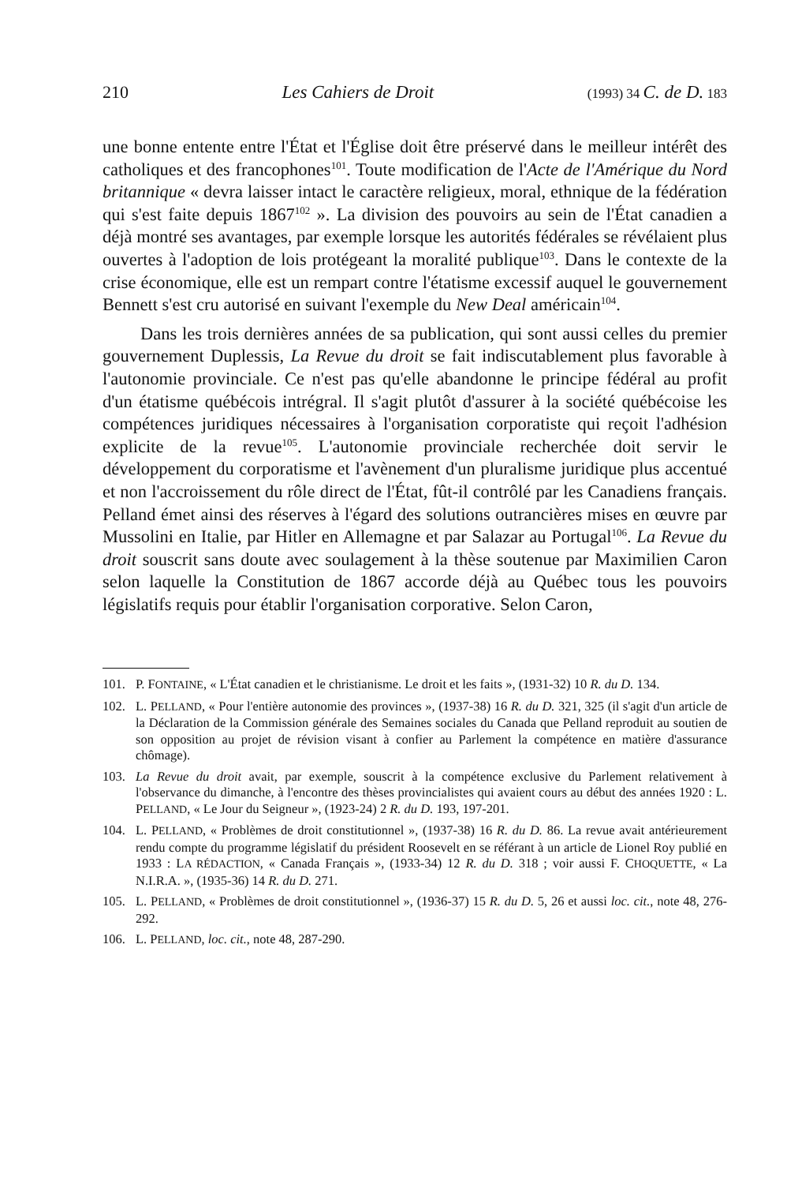210 Les Cahiers de Droit (1993) 34 C. de D. 183
une bonne entente entre l'État et l'Église doit être préservé dans le meilleur intérêt des catholiques et des francophones<sup>101</sup>. Toute modification de l'Acte de l'Amérique du Nord britannique « devra laisser intact le caractère religieux, moral, ethnique de la fédération qui s'est faite depuis 1867<sup>102</sup> ». La division des pouvoirs au sein de l'État canadien a déjà montré ses avantages, par exemple lorsque les autorités fédérales se révélaient plus ouvertes à l'adoption de lois protégeant la moralité publique<sup>103</sup>. Dans le contexte de la crise économique, elle est un rempart contre l'étatisme excessif auquel le gouvernement Bennett s'est cru autorisé en suivant l'exemple du New Deal américain<sup>104</sup>.
Dans les trois dernières années de sa publication, qui sont aussi celles du premier gouvernement Duplessis, La Revue du droit se fait indiscutablement plus favorable à l'autonomie provinciale. Ce n'est pas qu'elle abandonne le principe fédéral au profit d'un étatisme québécois intrégral. Il s'agit plutôt d'assurer à la société québécoise les compétences juridiques nécessaires à l'organisation corporatiste qui reçoit l'adhésion explicite de la revue<sup>105</sup>. L'autonomie provinciale recherchée doit servir le développement du corporatisme et l'avènement d'un pluralisme juridique plus accentué et non l'accroissement du rôle direct de l'État, fût-il contrôlé par les Canadiens français. Pelland émet ainsi des réserves à l'égard des solutions outrancières mises en œuvre par Mussolini en Italie, par Hitler en Allemagne et par Salazar au Portugal<sup>106</sup>. La Revue du droit souscrit sans doute avec soulagement à la thèse soutenue par Maximilien Caron selon laquelle la Constitution de 1867 accorde déjà au Québec tous les pouvoirs législatifs requis pour établir l'organisation corporative. Selon Caron,
101. P. FONTAINE, « L'État canadien et le christianisme. Le droit et les faits », (1931-32) 10 R. du D. 134.
102. L. PELLAND, « Pour l'entière autonomie des provinces », (1937-38) 16 R. du D. 321, 325 (il s'agit d'un article de la Déclaration de la Commission générale des Semaines sociales du Canada que Pelland reproduit au soutien de son opposition au projet de révision visant à confier au Parlement la compétence en matière d'assurance chômage).
103. La Revue du droit avait, par exemple, souscrit à la compétence exclusive du Parlement relativement à l'observance du dimanche, à l'encontre des thèses provincialistes qui avaient cours au début des années 1920 : L. PELLAND, « Le Jour du Seigneur », (1923-24) 2 R. du D. 193, 197-201.
104. L. PELLAND, « Problèmes de droit constitutionnel », (1937-38) 16 R. du D. 86. La revue avait antérieurement rendu compte du programme législatif du président Roosevelt en se référant à un article de Lionel Roy publié en 1933 : LA RÉDACTION, « Canada Français », (1933-34) 12 R. du D. 318 ; voir aussi F. CHOQUETTE, « La N.I.R.A. », (1935-36) 14 R. du D. 271.
105. L. PELLAND, « Problèmes de droit constitutionnel », (1936-37) 15 R. du D. 5, 26 et aussi loc. cit., note 48, 276-292.
106. L. PELLAND, loc. cit., note 48, 287-290.